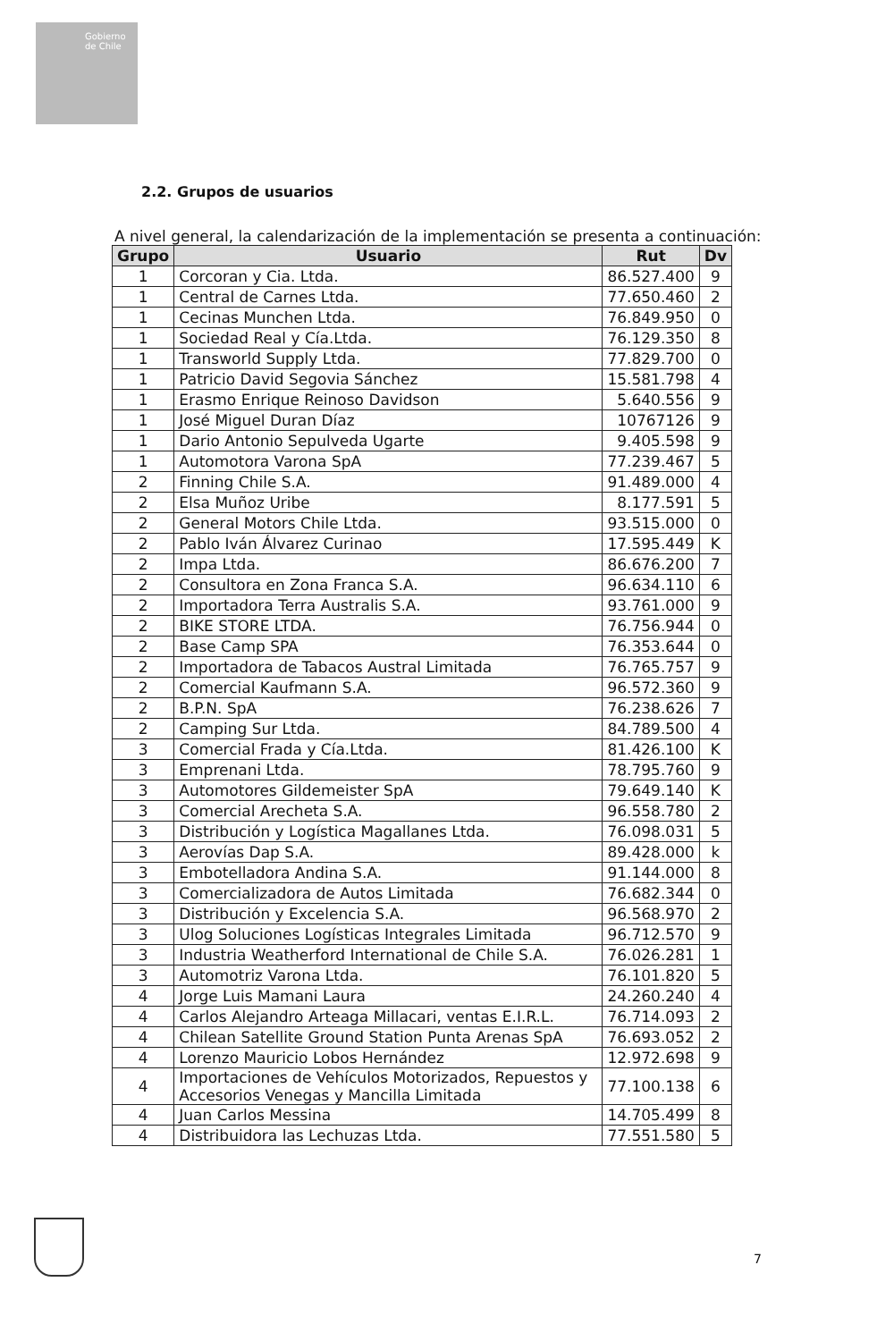Gobierno de Chile
2.2. Grupos de usuarios
A nivel general, la calendarización de la implementación se presenta a continuación:
| Grupo | Usuario | Rut | Dv |
| --- | --- | --- | --- |
| 1 | Corcoran y Cia. Ltda. | 86.527.400 | 9 |
| 1 | Central de Carnes Ltda. | 77.650.460 | 2 |
| 1 | Cecinas Munchen Ltda. | 76.849.950 | 0 |
| 1 | Sociedad Real y Cía.Ltda. | 76.129.350 | 8 |
| 1 | Transworld Supply Ltda. | 77.829.700 | 0 |
| 1 | Patricio David Segovia Sánchez | 15.581.798 | 4 |
| 1 | Erasmo Enrique Reinoso Davidson | 5.640.556 | 9 |
| 1 | José Miguel Duran Díaz | 10767126 | 9 |
| 1 | Dario Antonio Sepulveda Ugarte | 9.405.598 | 9 |
| 1 | Automotora Varona SpA | 77.239.467 | 5 |
| 2 | Finning Chile S.A. | 91.489.000 | 4 |
| 2 | Elsa Muñoz Uribe | 8.177.591 | 5 |
| 2 | General Motors Chile Ltda. | 93.515.000 | 0 |
| 2 | Pablo Iván Álvarez Curinao | 17.595.449 | K |
| 2 | Impa Ltda. | 86.676.200 | 7 |
| 2 | Consultora en Zona Franca S.A. | 96.634.110 | 6 |
| 2 | Importadora Terra Australis S.A. | 93.761.000 | 9 |
| 2 | BIKE STORE LTDA. | 76.756.944 | 0 |
| 2 | Base Camp SPA | 76.353.644 | 0 |
| 2 | Importadora de Tabacos Austral Limitada | 76.765.757 | 9 |
| 2 | Comercial Kaufmann S.A. | 96.572.360 | 9 |
| 2 | B.P.N. SpA | 76.238.626 | 7 |
| 2 | Camping Sur Ltda. | 84.789.500 | 4 |
| 3 | Comercial Frada y Cía.Ltda. | 81.426.100 | K |
| 3 | Emprenani Ltda. | 78.795.760 | 9 |
| 3 | Automotores Gildemeister SpA | 79.649.140 | K |
| 3 | Comercial Arecheta S.A. | 96.558.780 | 2 |
| 3 | Distribución y Logística Magallanes Ltda. | 76.098.031 | 5 |
| 3 | Aerovías Dap S.A. | 89.428.000 | k |
| 3 | Embotelladora Andina S.A. | 91.144.000 | 8 |
| 3 | Comercializadora de Autos Limitada | 76.682.344 | 0 |
| 3 | Distribución y Excelencia S.A. | 96.568.970 | 2 |
| 3 | Ulog Soluciones Logísticas Integrales Limitada | 96.712.570 | 9 |
| 3 | Industria Weatherford International de Chile S.A. | 76.026.281 | 1 |
| 3 | Automotriz Varona Ltda. | 76.101.820 | 5 |
| 4 | Jorge Luis Mamani Laura | 24.260.240 | 4 |
| 4 | Carlos Alejandro Arteaga Millacari, ventas E.I.R.L. | 76.714.093 | 2 |
| 4 | Chilean Satellite Ground Station Punta Arenas SpA | 76.693.052 | 2 |
| 4 | Lorenzo Mauricio Lobos Hernández | 12.972.698 | 9 |
| 4 | Importaciones de Vehículos Motorizados, Repuestos y Accesorios Venegas y Mancilla Limitada | 77.100.138 | 6 |
| 4 | Juan Carlos Messina | 14.705.499 | 8 |
| 4 | Distribuidora las Lechuzas Ltda. | 77.551.580 | 5 |
7